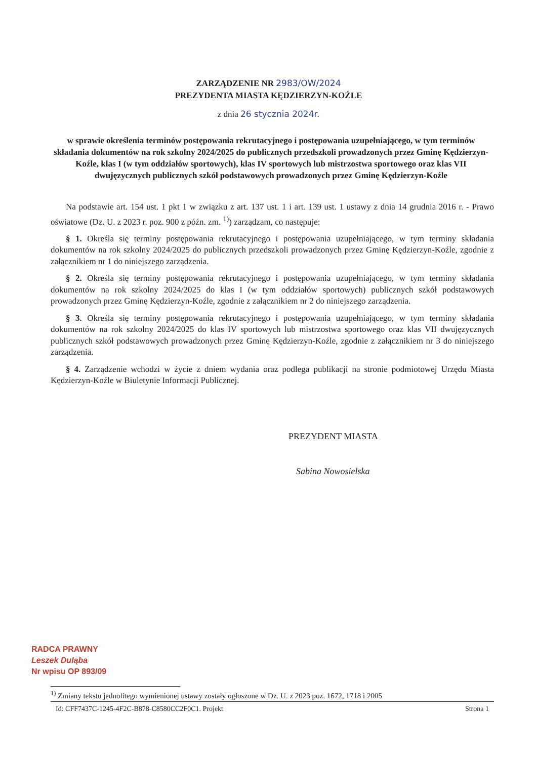ZARZĄDZENIE NR 2983/OW/2024
PREZYDENTA MIASTA KĘDZIERZYN-KOŹLE
z dnia 26 stycznia 2024r.
w sprawie określenia terminów postępowania rekrutacyjnego i postępowania uzupełniającego, w tym terminów składania dokumentów na rok szkolny 2024/2025 do publicznych przedszkoli prowadzonych przez Gminę Kędzierzyn-Koźle, klas I (w tym oddziałów sportowych), klas IV sportowych lub mistrzostwa sportowego oraz klas VII dwujęzycznych publicznych szkół podstawowych prowadzonych przez Gminę Kędzierzyn-Koźle
Na podstawie art. 154 ust. 1 pkt 1 w związku z art. 137 ust. 1 i art. 139 ust. 1 ustawy z dnia 14 grudnia 2016 r. - Prawo oświatowe (Dz. U. z 2023 r. poz. 900 z późn. zm. <sup>1)</sup>) zarządzam, co następuje:
§ 1. Określa się terminy postępowania rekrutacyjnego i postępowania uzupełniającego, w tym terminy składania dokumentów na rok szkolny 2024/2025 do publicznych przedszkoli prowadzonych przez Gminę Kędzierzyn-Koźle, zgodnie z załącznikiem nr 1 do niniejszego zarządzenia.
§ 2. Określa się terminy postępowania rekrutacyjnego i postępowania uzupełniającego, w tym terminy składania dokumentów na rok szkolny 2024/2025 do klas I (w tym oddziałów sportowych) publicznych szkół podstawowych prowadzonych przez Gminę Kędzierzyn-Koźle, zgodnie z załącznikiem nr 2 do niniejszego zarządzenia.
§ 3. Określa się terminy postępowania rekrutacyjnego i postępowania uzupełniającego, w tym terminy składania dokumentów na rok szkolny 2024/2025 do klas IV sportowych lub mistrzostwa sportowego oraz klas VII dwujęzycznych publicznych szkół podstawowych prowadzonych przez Gminę Kędzierzyn-Koźle, zgodnie z załącznikiem nr 3 do niniejszego zarządzenia.
§ 4. Zarządzenie wchodzi w życie z dniem wydania oraz podlega publikacji na stronie podmiotowej Urzędu Miasta Kędzierzyn-Koźle w Biuletynie Informacji Publicznej.
PREZYDENT MIASTA
Sabina Nowosielska
RADCA PRAWNY
Leszek Duląba
Nr wpisu OP 893/09
<sup>1)</sup> Zmiany tekstu jednolitego wymienionej ustawy zostały ogłoszone w Dz. U. z 2023 poz. 1672, 1718 i 2005
Id: CFF7437C-1245-4F2C-B878-C8580CC2F0C1. Projekt Strona 1